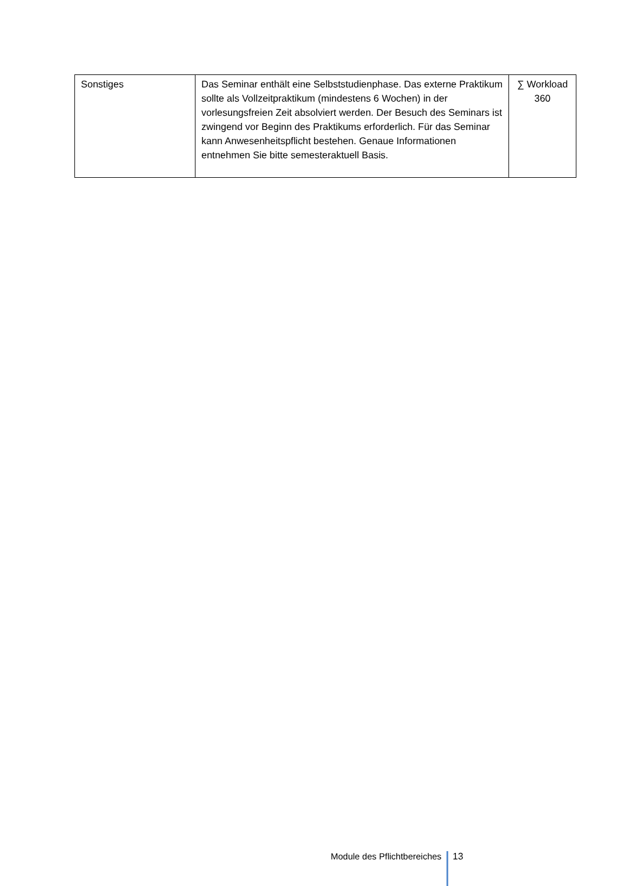| Sonstiges | Das Seminar enthält eine Selbststudienphase. Das externe Praktikum sollte als Vollzeitpraktikum (mindestens 6 Wochen) in der vorlesungsfreien Zeit absolviert werden. Der Besuch des Seminars ist zwingend vor Beginn des Praktikums erforderlich. Für das Seminar kann Anwesenheitspflicht bestehen. Genaue Informationen entnehmen Sie bitte semesteraktuell Basis. | ∑ Workload 360 |
Module des Pflichtbereiches 13